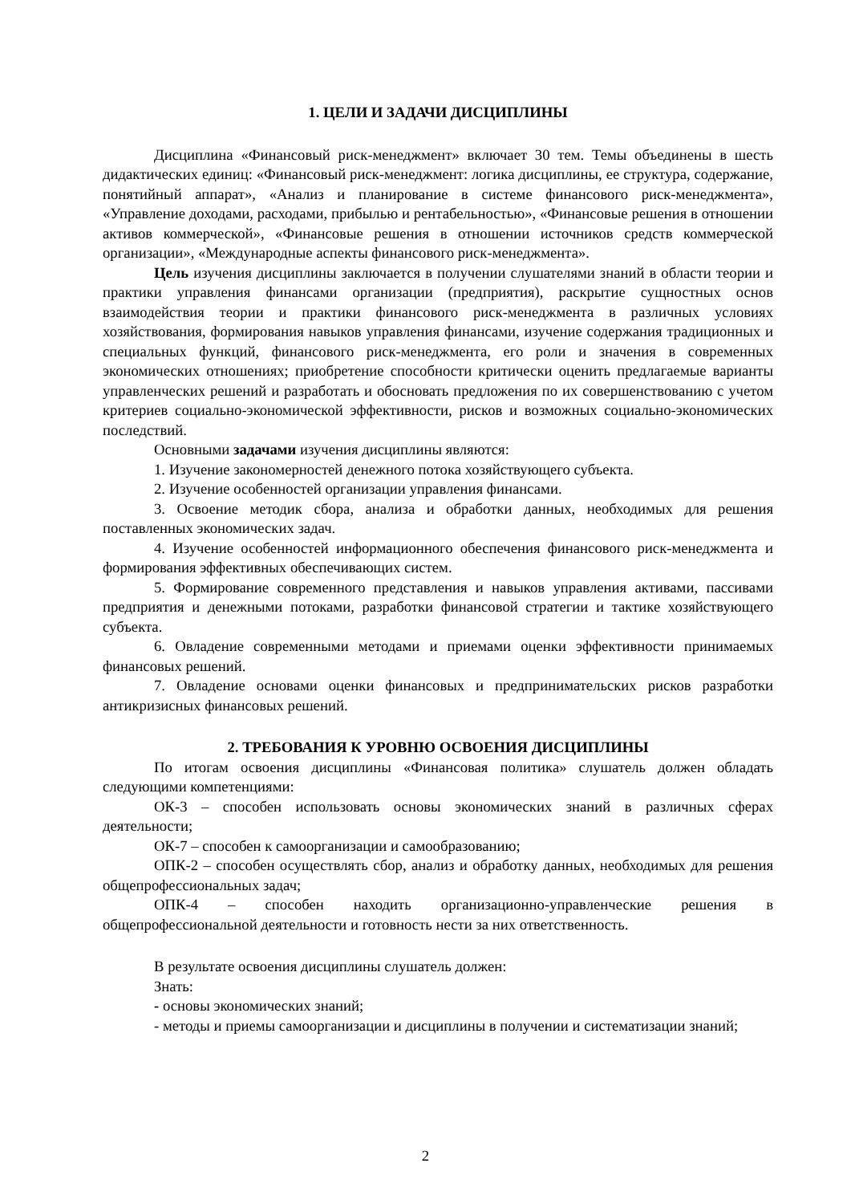1. ЦЕЛИ И ЗАДАЧИ ДИСЦИПЛИНЫ
Дисциплина «Финансовый риск-менеджмент» включает 30 тем. Темы объединены в шесть дидактических единиц: «Финансовый риск-менеджмент: логика дисциплины, ее структура, содержание, понятийный аппарат», «Анализ и планирование в системе финансового риск-менеджмента», «Управление доходами, расходами, прибылью и рентабельностью», «Финансовые решения в отношении активов коммерческой», «Финансовые решения в отношении источников средств коммерческой организации», «Международные аспекты финансового риск-менеджмента».
Цель изучения дисциплины заключается в получении слушателями знаний в области теории и практики управления финансами организации (предприятия), раскрытие сущностных основ взаимодействия теории и практики финансового риск-менеджмента в различных условиях хозяйствования, формирования навыков управления финансами, изучение содержания традиционных и специальных функций, финансового риск-менеджмента, его роли и значения в современных экономических отношениях; приобретение способности критически оценить предлагаемые варианты управленческих решений и разработать и обосновать предложения по их совершенствованию с учетом критериев социально-экономической эффективности, рисков и возможных социально-экономических последствий.
Основными задачами изучения дисциплины являются:
1. Изучение закономерностей денежного потока хозяйствующего субъекта.
2. Изучение особенностей организации управления финансами.
3. Освоение методик сбора, анализа и обработки данных, необходимых для решения поставленных экономических задач.
4. Изучение особенностей информационного обеспечения финансового риск-менеджмента и формирования эффективных обеспечивающих систем.
5. Формирование современного представления и навыков управления активами, пассивами предприятия и денежными потоками, разработки финансовой стратегии и тактике хозяйствующего субъекта.
6. Овладение современными методами и приемами оценки эффективности принимаемых финансовых решений.
7. Овладение основами оценки финансовых и предпринимательских рисков разработки антикризисных финансовых решений.
2. ТРЕБОВАНИЯ К УРОВНЮ ОСВОЕНИЯ ДИСЦИПЛИНЫ
По итогам освоения дисциплины «Финансовая политика» слушатель должен обладать следующими компетенциями:
ОК-3 – способен использовать основы экономических знаний в различных сферах деятельности;
ОК-7 – способен к самоорганизации и самообразованию;
ОПК-2 – способен осуществлять сбор, анализ и обработку данных, необходимых для решения общепрофессиональных задач;
ОПК-4 – способен находить организационно-управленческие решения в общепрофессиональной деятельности и готовность нести за них ответственность.
В результате освоения дисциплины слушатель должен:
Знать:
- основы экономических знаний;
- методы и приемы самоорганизации и дисциплины в получении и систематизации знаний;
2